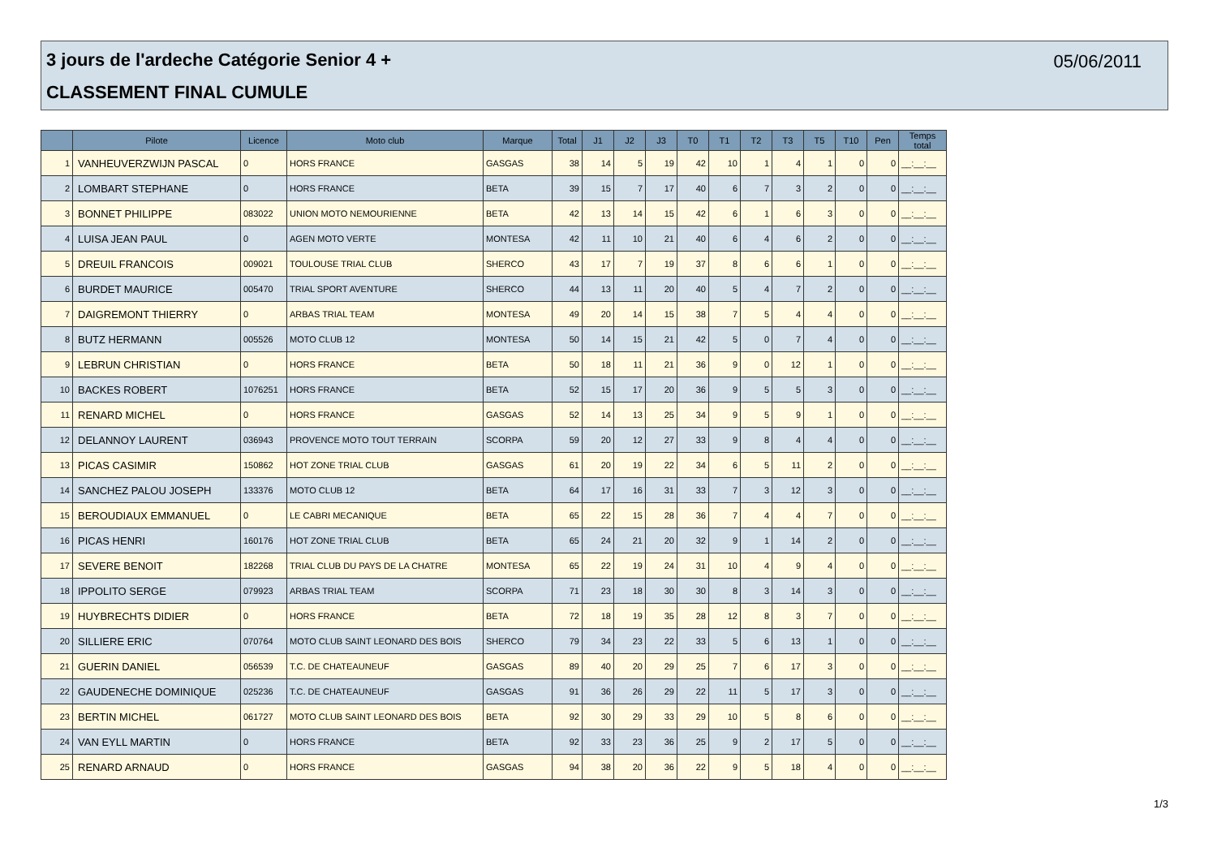3 jours de l'ardeche Catégorie Senior 4 +
05/06/2011
CLASSEMENT FINAL CUMULE
| | Pilote | Licence | Moto club | Marque | Total | J1 | J2 | J3 | T0 | T1 | T2 | T3 | T5 | T10 | Pen | Temps total |
| --- | --- | --- | --- | --- | --- | --- | --- | --- | --- | --- | --- | --- | --- | --- | --- | --- |
| 1 | VANHEUVERZWIJN PASCAL | 0 | HORS FRANCE | GASGAS | 38 | 14 | 5 | 19 | 42 | 10 | 1 | 4 | 1 | 0 | 0 | __:__:__ |
| 2 | LOMBART STEPHANE | 0 | HORS FRANCE | BETA | 39 | 15 | 7 | 17 | 40 | 6 | 7 | 3 | 2 | 0 | 0 | __:__:__ |
| 3 | BONNET PHILIPPE | 083022 | UNION MOTO NEMOURIENNE | BETA | 42 | 13 | 14 | 15 | 42 | 6 | 1 | 6 | 3 | 0 | 0 | __:__:__ |
| 4 | LUISA JEAN PAUL | 0 | AGEN MOTO VERTE | MONTESA | 42 | 11 | 10 | 21 | 40 | 6 | 4 | 6 | 2 | 0 | 0 | __:__:__ |
| 5 | DREUIL FRANCOIS | 009021 | TOULOUSE TRIAL CLUB | SHERCO | 43 | 17 | 7 | 19 | 37 | 8 | 6 | 6 | 1 | 0 | 0 | __:__:__ |
| 6 | BURDET MAURICE | 005470 | TRIAL SPORT AVENTURE | SHERCO | 44 | 13 | 11 | 20 | 40 | 5 | 4 | 7 | 2 | 0 | 0 | __:__:__ |
| 7 | DAIGREMONT THIERRY | 0 | ARBAS TRIAL TEAM | MONTESA | 49 | 20 | 14 | 15 | 38 | 7 | 5 | 4 | 4 | 0 | 0 | __:__:__ |
| 8 | BUTZ HERMANN | 005526 | MOTO CLUB 12 | MONTESA | 50 | 14 | 15 | 21 | 42 | 5 | 0 | 7 | 4 | 0 | 0 | __:__:__ |
| 9 | LEBRUN CHRISTIAN | 0 | HORS FRANCE | BETA | 50 | 18 | 11 | 21 | 36 | 9 | 0 | 12 | 1 | 0 | 0 | __:__:__ |
| 10 | BACKES ROBERT | 1076251 | HORS FRANCE | BETA | 52 | 15 | 17 | 20 | 36 | 9 | 5 | 5 | 3 | 0 | 0 | __:__:__ |
| 11 | RENARD MICHEL | 0 | HORS FRANCE | GASGAS | 52 | 14 | 13 | 25 | 34 | 9 | 5 | 9 | 1 | 0 | 0 | __:__:__ |
| 12 | DELANNOY LAURENT | 036943 | PROVENCE MOTO TOUT TERRAIN | SCORPA | 59 | 20 | 12 | 27 | 33 | 9 | 8 | 4 | 4 | 0 | 0 | __:__:__ |
| 13 | PICAS CASIMIR | 150862 | HOT ZONE TRIAL CLUB | GASGAS | 61 | 20 | 19 | 22 | 34 | 6 | 5 | 11 | 2 | 0 | 0 | __:__:__ |
| 14 | SANCHEZ PALOU JOSEPH | 133376 | MOTO CLUB 12 | BETA | 64 | 17 | 16 | 31 | 33 | 7 | 3 | 12 | 3 | 0 | 0 | __:__:__ |
| 15 | BEROUDIAUX EMMANUEL | 0 | LE CABRI MECANIQUE | BETA | 65 | 22 | 15 | 28 | 36 | 7 | 4 | 4 | 7 | 0 | 0 | __:__:__ |
| 16 | PICAS HENRI | 160176 | HOT ZONE TRIAL CLUB | BETA | 65 | 24 | 21 | 20 | 32 | 9 | 1 | 14 | 2 | 0 | 0 | __:__:__ |
| 17 | SEVERE BENOIT | 182268 | TRIAL CLUB DU PAYS DE LA CHATRE | MONTESA | 65 | 22 | 19 | 24 | 31 | 10 | 4 | 9 | 4 | 0 | 0 | __:__:__ |
| 18 | IPPOLITO SERGE | 079923 | ARBAS TRIAL TEAM | SCORPA | 71 | 23 | 18 | 30 | 30 | 8 | 3 | 14 | 3 | 0 | 0 | __:__:__ |
| 19 | HUYBRECHTS DIDIER | 0 | HORS FRANCE | BETA | 72 | 18 | 19 | 35 | 28 | 12 | 8 | 3 | 7 | 0 | 0 | __:__:__ |
| 20 | SILLIERE ERIC | 070764 | MOTO CLUB SAINT LEONARD DES BOIS | SHERCO | 79 | 34 | 23 | 22 | 33 | 5 | 6 | 13 | 1 | 0 | 0 | __:__:__ |
| 21 | GUERIN DANIEL | 056539 | T.C. DE CHATEAUNEUF | GASGAS | 89 | 40 | 20 | 29 | 25 | 7 | 6 | 17 | 3 | 0 | 0 | __:__:__ |
| 22 | GAUDENECHE DOMINIQUE | 025236 | T.C. DE CHATEAUNEUF | GASGAS | 91 | 36 | 26 | 29 | 22 | 11 | 5 | 17 | 3 | 0 | 0 | __:__:__ |
| 23 | BERTIN MICHEL | 061727 | MOTO CLUB SAINT LEONARD DES BOIS | BETA | 92 | 30 | 29 | 33 | 29 | 10 | 5 | 8 | 6 | 0 | 0 | __:__:__ |
| 24 | VAN EYLL MARTIN | 0 | HORS FRANCE | BETA | 92 | 33 | 23 | 36 | 25 | 9 | 2 | 17 | 5 | 0 | 0 | __:__:__ |
| 25 | RENARD ARNAUD | 0 | HORS FRANCE | GASGAS | 94 | 38 | 20 | 36 | 22 | 9 | 5 | 18 | 4 | 0 | 0 | __:__:__ |
1/3